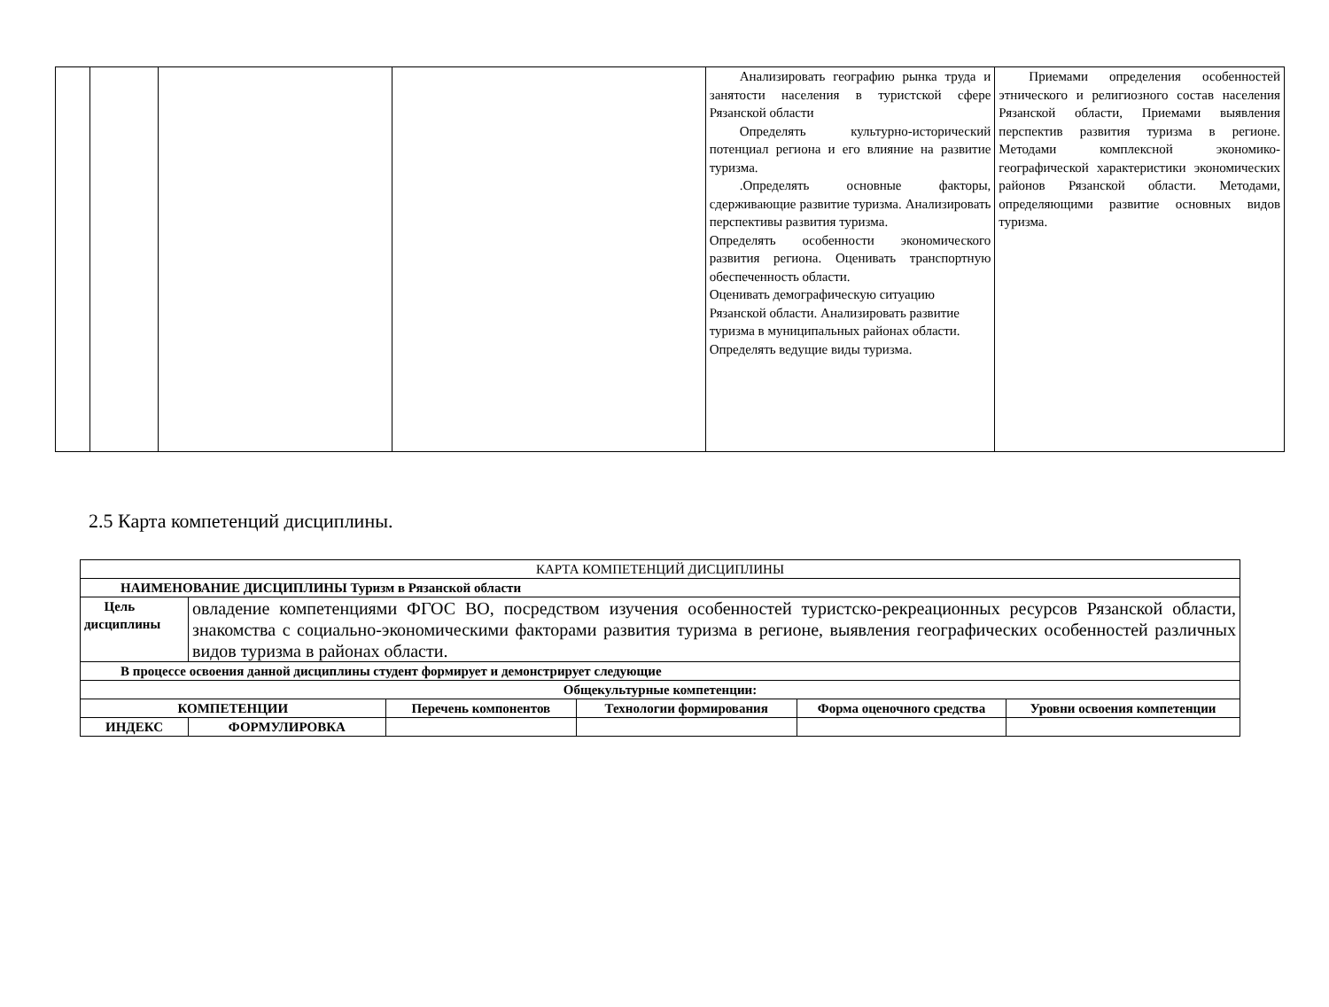| | | | | Анализировать географию рынка труда и занятости населения в туристской сфере Рязанской области Определять культурно-исторический потенциал региона и его влияние на развитие туризма. .Определять основные факторы, сдерживающие развитие туризма. Анализировать перспективы развития туризма. Определять особенности экономического развития региона. Оценивать транспортную обеспеченность области. Оценивать демографическую ситуацию Рязанской области. Анализировать развитие туризма в муниципальных районах области. Определять ведущие виды туризма. | Приемами определения особенностей этнического и религиозного состав населения Рязанской области, Приемами выявления перспектив развития туризма в регионе. Методами комплексной экономико-географической характеристики экономических районов Рязанской области. Методами, определяющими развитие основных видов туризма. |
2.5 Карта компетенций дисциплины.
| КАРТА КОМПЕТЕНЦИЙ ДИСЦИПЛИНЫ | | | | | |
| НАИМЕНОВАНИЕ ДИСЦИПЛИНЫ Туризм в Рязанской области | | | | | |
| Цель дисциплины | овладение компетенциями ФГОС ВО, посредством изучения особенностей туристско-рекреационных ресурсов Рязанской области, знакомства с социально-экономическими факторами развития туризма в регионе, выявления географических особенностей различных видов туризма в районах области. | | | | |
| В процессе освоения данной дисциплины студент формирует и демонстрирует следующие | | | | | |
| Общекультурные компетенции: | | | | | |
| КОМПЕТЕНЦИИ | | Перечень компонентов | Технологии формирования | Форма оценочного средства | Уровни освоения компетенции |
| ИНДЕКС | ФОРМУЛИРОВКА | | | | |